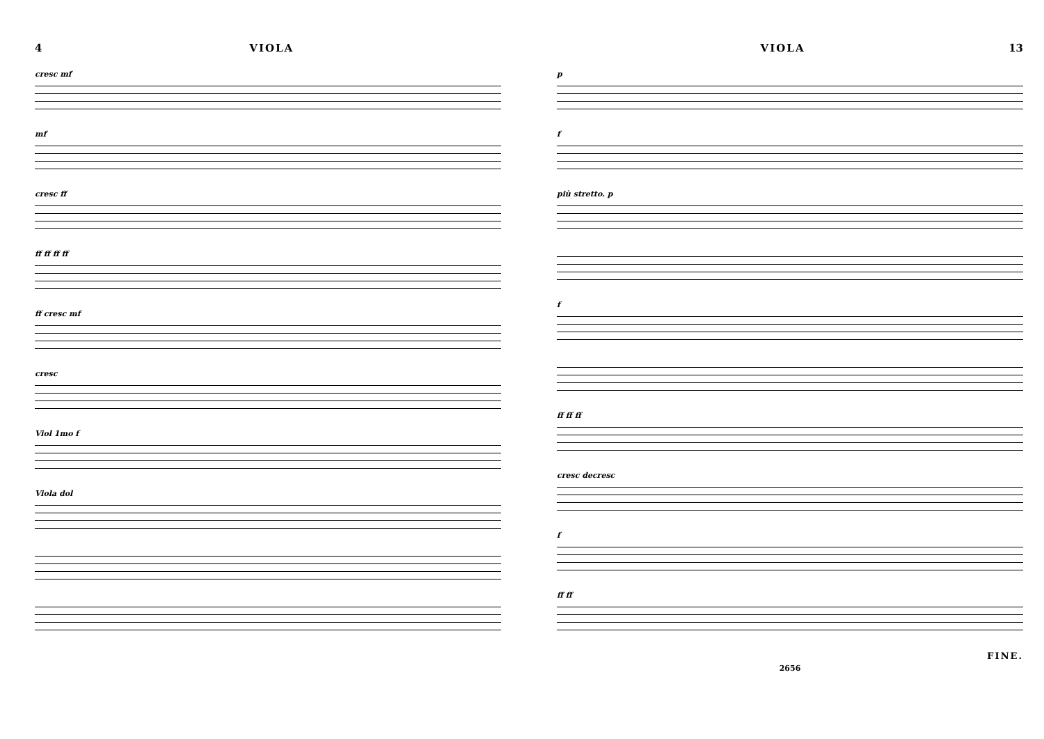4 VIOLA
cresc mf
mf
cresc ff
ff ff ff ff
ff cresc mf
cresc
Viol 1mo f
Viola dol
VIOLA 13
p
f
più stretto. p
f
ff ff ff
cresc decresc
f
ff ff
FINE.
2656